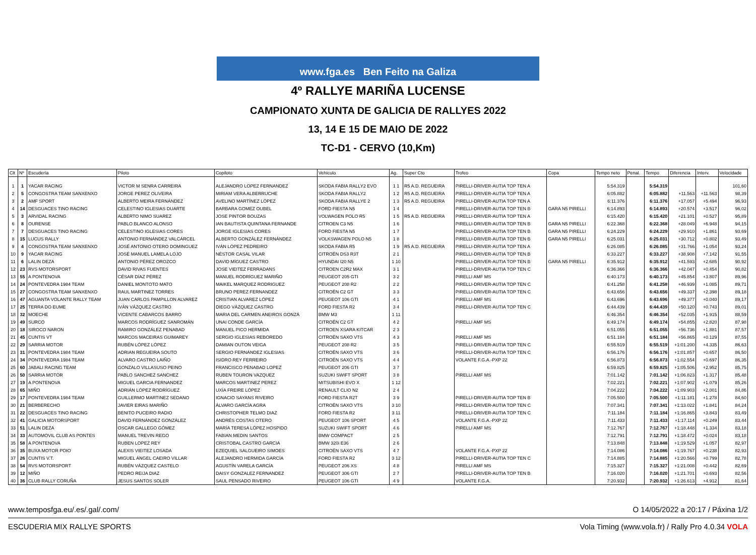www.fga.es Ben Feito na Galiza
4º RALLYE MARIÑA LUCENSE
CAMPIONATO XUNTA DE GALICIA DE RALLYES 2022
13, 14 E 15 DE MAIO DE 2022
TC-D1 - CERVO (10,Km)
| Clt | Nº | Escudería | Piloto | Copiloto | Vehículo | Ag. | Super Cto | Trofeo | Copa | Tempo neto | Penal. | Tempo | Diferencia | Interv. | Velocidade |
| --- | --- | --- | --- | --- | --- | --- | --- | --- | --- | --- | --- | --- | --- | --- | --- |
| 1 | 1 | YACAR RACING | VICTOR M SENRA CARREIRA | ALEJANDRO LOPEZ FERNANDEZ | SKODA FABIA RALLY2 EVO | 1 1 | R5 A.D. REGUEIRA | PIRELLI-DRIVER-AUTIA TOP TEN A | | 5:54.319 | | 5:54.319 | | | 101,60 |
| 2 | 5 | CONGOSTRA TEAM SANXENXO | JORGE PEREZ OLIVEIRA | MIRIAM VERA ALBERRUCHE | SKODA FABIA RALLY2 | 1 2 | R5 A.D. REGUEIRA | PIRELLI-DRIVER-AUTIA TOP TEN A | | 6:05.882 | | 6:05.882 | +11.563 | +11.563 | 98,39 |
| 3 | 2 | AMF SPORT | ALBERTO MEIRA FERNÁNDEZ | AVELINO MARTÍNEZ LÓPEZ | SKODA FABIA RALLYE 2 | 1 3 | R5 A.D. REGUEIRA | PIRELLI-DRIVER-AUTIA TOP TEN A | | 6:11.376 | | 6:11.376 | +17.057 | +5.494 | 96,93 |
| 4 | 14 | DESGUACES TINO RACING | CELESTINO IGLESIAS DUARTE | BARBARA GOMEZ OUBEL | FORD FIESTA N5 | 1 4 | | PIRELLI-DRIVER-AUTIA TOP TEN B | GARA N5 PIRELLI | 6:14.893 | | 6:14.893 | +20.574 | +3.517 | 96,02 |
| 5 | 3 | ARVIDAL RACING | ALBERTO NIMO SUAREZ | JOSE PINTOR BOUZAS | VOLWAGEN POLO R5 | 1 5 | R5 A.D. REGUEIRA | PIRELLI-DRIVER-AUTIA TOP TEN A | | 6:15.420 | | 6:15.420 | +21.101 | +0.527 | 95,89 |
| 6 | 8 | OURENSE | PABLO BLANCO ALONSO | IAN BAUTISTA QUINTANA FERNANDE | CITROEN C3 N5 | 1 6 | | PIRELLI-DRIVER-AUTIA TOP TEN B | GARA N5 PIRELLI | 6:22.368 | | 6:22.368 | +28.049 | +6.948 | 94,15 |
| 7 | 7 | DESGUACES TINO RACING | CELESTINO IGLESIAS CORES | JORGE IGLESIAS CORES | FORD FIESTA N5 | 1 7 | | PIRELLI-DRIVER-AUTIA TOP TEN B | GARA N5 PIRELLI | 6:24.229 | | 6:24.229 | +29.910 | +1.861 | 93,69 |
| 8 | 15 | LUCUS RALLY | ANTONIO FERNÁNDEZ VALCÁRCEL | ALBERTO GONZÁLEZ FERNÁNDEZ | VOLKSWAGEN POLO N5 | 1 8 | | PIRELLI-DRIVER-AUTIA TOP TEN B | GARA N5 PIRELLI | 6:25.031 | | 6:25.031 | +30.712 | +0.802 | 93,49 |
| 9 | 4 | CONGOSTRA TEAM SANXENXO | JOSÉ ANTONIO OTERO DOMINGUEZ | IVÁN LÓPEZ PEDREIRO | SKODA FABIA R5 | 1 9 | R5 A.D. REGUEIRA | PIRELLI-DRIVER-AUTIA TOP TEN A | | 6:26.085 | | 6:26.085 | +31.766 | +1.054 | 93,24 |
| 10 | 9 | YACAR RACING | JOSÉ MANUEL LAMELA LOJO | NÉSTOR CASAL VILAR | CITROËN DS3 R3T | 2 1 | | PIRELLI-DRIVER-AUTIA TOP TEN B | | 6:33.227 | | 6:33.227 | +38.908 | +7.142 | 91,55 |
| 11 | 6 | LALIN DEZA | ANTONIO PÉREZ OROZCO | DAVID MÍGUEZ CASTRO | HYUNDAI I20 N5 | 1 10 | | PIRELLI-DRIVER-AUTIA TOP TEN B | GARA N5 PIRELLI | 6:35.912 | | 6:35.912 | +41.593 | +2.685 | 90,92 |
| 12 | 23 | RVS MOTORSPORT | DAVID RIVAS FUENTES | JOSE VIEITEZ FERRADANS | CITROEN C2R2 MAX | 3 1 | | PIRELLI-DRIVER-AUTIA TOP TEN C | | 6:36.366 | | 6:36.366 | +42.047 | +0.454 | 90,82 |
| 13 | 55 | A PONTENOVA | CÉSAR DÍAZ PÉREZ | MANUEL RODRÍGUEZ MARIÑO | PEUGEOT 205 GTI | 3 2 | | PIRELLI AMF MS | | 6:40.173 | | 6:40.173 | +45.854 | +3.807 | 89,96 |
| 14 | 24 | PONTEVEDRA 1984 TEAM | DANIEL MONTOTO MATO | MAIKEL MARQUEZ RODRIGUEZ | PEUGEOT 208 R2 | 2 2 | | PIRELLI-DRIVER-AUTIA TOP TEN C | | 6:41.258 | | 6:41.258 | +46.939 | +1.085 | 89,71 |
| 15 | 27 | CONGOSTRA TEAM SANXENXO | RAUL MARTINEZ TORRES | BRUNO PEREZ FERNANDEZ | CITROËN C2 GT | 3 3 | | PIRELLI-DRIVER-AUTIA TOP TEN C | | 6:43.656 | | 6:43.656 | +49.337 | +2.398 | 89,18 |
| 16 | 47 | AGUANTA VOLANTE RALLY TEAM | JUAN CARLOS PAMPILLON ALVAREZ | CRISTIAN ALVAREZ LÓPEZ | PEUGEOT 106 GTI | 4 1 | | PIRELLI AMF MS | | 6:43.696 | | 6:43.696 | +49.377 | +0.040 | 89,17 |
| 17 | 25 | TERRA DO EUME | IVÁN VÁZQUEZ CASTRO | DIEGO VÁZQUEZ CASTRO | FORD FIESTA R2 | 3 4 | | PIRELLI-DRIVER-AUTIA TOP TEN C | | 6:44.439 | | 6:44.439 | +50.120 | +0.743 | 89,01 |
| 18 | 32 | MOECHE | VICENTE CABARCOS BARRO | MARIA DEL CARMEN ANEIROS GONZÁ | BMW M3 | 1 11 | | | | 6:46.354 | | 6:46.354 | +52.035 | +1.915 | 88,59 |
| 19 | 49 | SURCO | MARCOS RODRÍGUEZ SANROMÁN | UNAI CONDE GARCÍA | CITROËN C2 GT | 4 2 | | PIRELLI AMF MS | | 6:49.174 | | 6:49.174 | +54.855 | +2.820 | 87,98 |
| 20 | 18 | SIROCO NARON | RAMIRO GONZÁLEZ PENABAD | MANUEL PICO HERMIDA | CITROEN XSARA KITCAR | 2 3 | | | | 6:51.055 | | 6:51.055 | +56.736 | +1.881 | 87,57 |
| 21 | 45 | CUNTIS VT | MARCOS MACEIRAS GUIMAREY | SERGIO IGLESIAS REBOREDO | CITROËN SAXO VTS | 4 3 | | PIRELLI AMF MS | | 6:51.184 | | 6:51.184 | +56.865 | +0.129 | 87,55 |
| 22 | 29 | SARRIA MOTOR | RUBÉN LÓPEZ LÓPEZ | DAMIAN OUTON VEIGA | PEUGEOT 208 R2 | 3 5 | | PIRELLI-DRIVER-AUTIA TOP TEN C | | 6:55.519 | | 6:55.519 | +1:01.200 | +4.335 | 86,63 |
| 23 | 31 | PONTEVEDRA 1984 TEAM | ADRIAN REGUEIRA SOUTO | SERGIO FERNÁNDEZ IGLESIAS | CITROËN SAXO VTS | 3 6 | | PIRELLI-DRIVER-AUTIA TOP TEN C | | 6:56.176 | | 6:56.176 | +1:01.857 | +0.657 | 86,50 |
| 24 | 34 | PONTEVEDRA 1984 TEAM | ALVARO CASTRO LAIÑO | ISIDRO REY FERREIRO | CITROËN SAXO VTS | 4 4 | | VOLANTE F.G.A.-PXP 22 | | 6:56.873 | | 6:56.873 | +1:02.554 | +0.697 | 86,35 |
| 25 | 60 | JABALI RACING TEAM | GONZALO VILLASUSO PEINO | FRANCISCO PENABAD LOPEZ | PEUGEOT 206 GTI | 3 7 | | | | 6:59.825 | | 6:59.825 | +1:05.506 | +2.952 | 85,75 |
| 26 | 50 | SARRIA MOTOR | PABLO SANCHEZ SANCHEZ | RUBEN TOURON VAZQUEZ | SUZUKI SWIFT SPORT | 3 8 | | PIRELLI AMF MS | | 7:01.142 | | 7:01.142 | +1:06.823 | +1.317 | 85,48 |
| 27 | 19 | A PONTENOVA | MIGUEL GARCIA FERNANDEZ | MARCOS MARTINEZ PEREZ | MITSUBISHI EVO X | 1 12 | | | | 7:02.221 | | 7:02.221 | +1:07.902 | +1.079 | 85,26 |
| 28 | 65 | MIÑO | ADRIÁN LÓPEZ RODRÍGUEZ | UXÍA FREIRE LÓPEZ | RENAULT CLIO N2 | 2 4 | | | | 7:04.222 | | 7:04.222 | +1:09.903 | +2.001 | 84,86 |
| 29 | 17 | PONTEVEDRA 1984 TEAM | GUILLERMO MARTINEZ SEDANO | IGNACIO SAYANS RIVEIRO | FORD FIESTA R2T | 3 9 | | PIRELLI-DRIVER-AUTIA TOP TEN B | | 7:05.500 | | 7:05.500 | +1:11.181 | +1.278 | 84,60 |
| 30 | 21 | BERBERECHO | JAVIER EIRAS MARIÑO | ÁLVARO GARCÍA AGRA | CITROËN SAXO VTS | 3 10 | | PIRELLI-DRIVER-AUTIA TOP TEN C | | 7:07.341 | | 7:07.341 | +1:13.022 | +1.841 | 84,24 |
| 31 | 22 | DESGUACES TINO RACING | BENITO PUCEIRO RADIO | CHRISTOPHER TELMO DIAZ | FORD FIESTA R2 | 3 11 | | PIRELLI-DRIVER-AUTIA TOP TEN C | | 7:11.184 | | 7:11.184 | +1:16.865 | +3.843 | 83,49 |
| 32 | 41 | GALICIA MOTORSPORT | DAVID FERNÁNDEZ GONZÁLEZ | ANDRÉS COSTAS OTERO | PEUGEOT 106 SPORT | 4 5 | | VOLANTE F.G.A.-PXP 22 | | 7:11.433 | | 7:11.433 | +1:17.114 | +0.249 | 83,44 |
| 33 | 51 | LALIN DEZA | OSCAR GALLEGO GÓMEZ | MARÍA TERESA LÓPEZ HOSPIDO | SUZUKI SWIFT SPORT | 4 6 | | PIRELLI AMF MS | | 7:12.767 | | 7:12.767 | +1:18.448 | +1.334 | 83,18 |
| 34 | 33 | AUTOMOVIL CLUB AS PONTES | MANUEL TREVIN REGO | FABIAN MEDIN SANTOS | BMW COMPACT | 2 5 | | | | 7:12.791 | | 7:12.791 | +1:18.472 | +0.024 | 83,18 |
| 35 | 58 | A PONTENOVA | RUBEN LOPEZ REY | CRISTOBAL CASTRO GARCIA | BMW 320i E36 | 2 6 | | | | 7:13.848 | | 7:13.848 | +1:19.529 | +1.057 | 82,97 |
| 36 | 35 | BUXA MOTOR POIO | ALEXIS VIEITEZ LOSADA | EZEQUIEL SALGUEIRO SIMOES | CITROËN SAXO VTS | 4 7 | | VOLANTE F.G.A.-PXP 22 | | 7:14.086 | | 7:14.086 | +1:19.767 | +0.238 | 82,93 |
| 37 | 26 | CUNTIS V.T. | MIGUEL ÁNGEL CAEIRO VILLAR | ALEJANDRO HERMIDA GARCÍA | FORD FIESTA R2 | 3 12 | | PIRELLI-DRIVER-AUTIA TOP TEN C | | 7:14.885 | | 7:14.885 | +1:20.566 | +0.799 | 82,78 |
| 38 | 54 | RVS MOTORSPORT | RUBÉN VÁZQUEZ CASTELO | AGUSTÍN VARELA GARCÍA | PEUGEOT 206 XS | 4 8 | | PIRELLI AMF MS | | 7:15.327 | | 7:15.327 | +1:21.008 | +0.442 | 82,69 |
| 39 | 12 | MIÑO | PEDRO REIJA DIAZ | DAISY GONZALEZ FERNANDEZ | PEUGEOT 306 GTI | 2 7 | | PIRELLI-DRIVER-AUTIA TOP TEN B | | 7:16.020 | | 7:16.020 | +1:21.701 | +0.693 | 82,56 |
| 40 | 36 | CLUB RALLY CORUÑA | JESUS SANTOS SOLER | SAUL PENSADO RIVEIRO | PEUGEOT 106 GTI | 4 9 | | VOLANTE F.G.A. | | 7:20.932 | | 7:20.932 | +1:26.613 | +4.912 | 81,64 |
www.temposfga.eu/.es/.gal/.com/ O 14/05/2022 a 20:17 / Páxina 1/2
ESCUDERIA MIX RALLYE SPORTS Vola Timing (www.vola.fr) / Rally Pro 4.0.34 VOLA